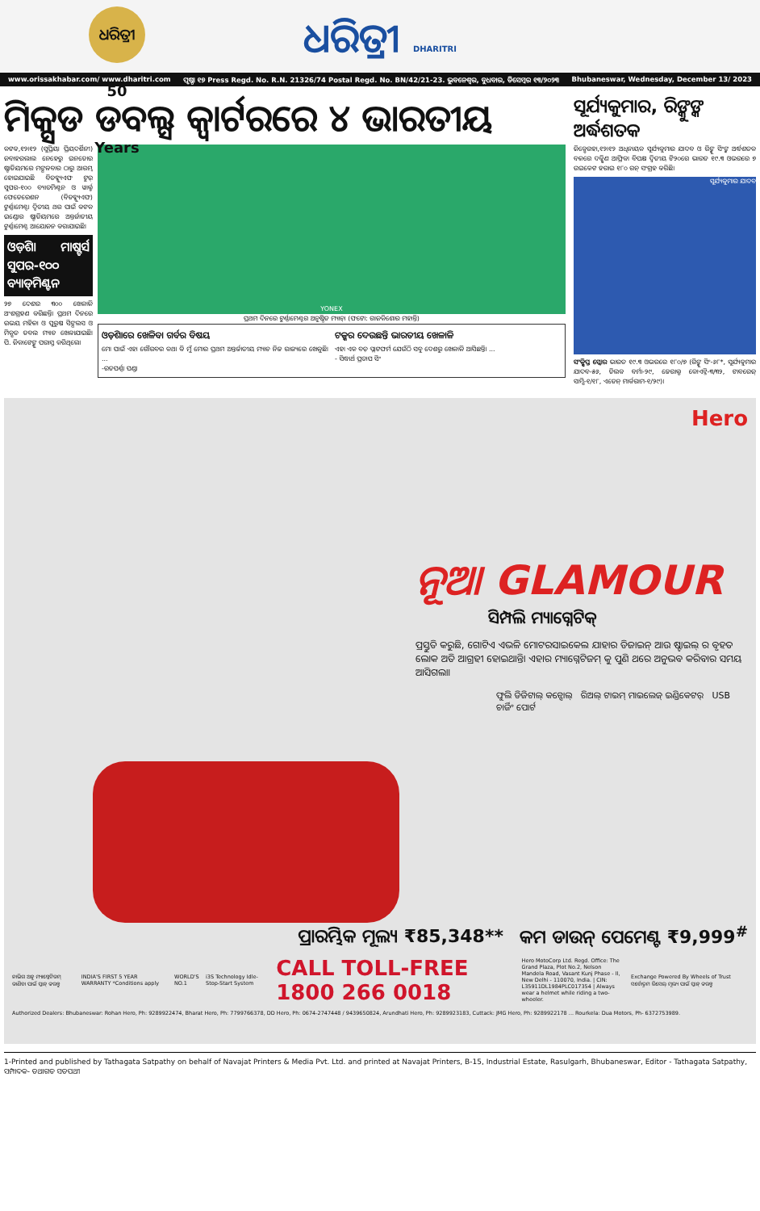ଧରିତ୍ରୀ 50 Years
ଧରିତ୍ରୀ DHARITRI
www.orissakhabar.com/ www.dharitri.com ପୃଷ୍ଠା ୧୭ Press Regd. No. R.N. 21326/74 Postal Regd. No. BN/42/21-23. ଭୁବନେଶ୍ୱର, ବୁଧବାର, ଡିସେମ୍ବର ୧୩/୨୦୨୩ Bhubaneswar, Wednesday, December 13/ 2023
ମିକ୍ସଡ ଡବଲ୍ସ କ୍ୱାର୍ଟରରେ ୪ ଭାରତୀୟ
କଟକ,୧୨।୧୨ (ସୁପ୍ରିୟା ପ୍ରିୟଦର୍ଶିନୀ) ଜବାହରଲାଲ ନେହେରୁ ଇନଡୋର ଷ୍ଟାଡିୟମରେ ମଙ୍ଗଳବାର ଠାରୁ ଆରମ୍ଭ ହୋଇଯାଇଛି ବିଡବ୍ଲ୍ୟୁଏଫ ଟୁର୍ ସୁପର-୧୦୦ ବ୍ୟାଡମିଣ୍ଟନ ଓ ୱାର୍ଲ୍ଡ ଫେଡେରେଶନ (ବିଡବ୍ଲ୍ୟୁଏଫ) ଟୁର୍ଣ୍ଣାମେଣ୍ଟ। ଦ୍ୱିତୀୟ ଥର ପାଇଁ କଟକ ଇଣ୍ଡୋର ଷ୍ଟାଡିୟମରେ ଅନ୍ତର୍ଜାତୀୟ ଟୁର୍ଣ୍ଣାମେଣ୍ଟ ଆୟୋଜନ କରାଯାଇଛି।
ଓଡ଼ିଶା ମାଷ୍ଟର୍ସ ସୁପର-୧୦୦ ବ୍ୟାଡ୍‌ମିଣ୍ଟନ
୨୭ ଦେଶର ୩୦୦ ଖେଳାଳି ଅଂଶଗ୍ରହଣ କରିଛନ୍ତି। ପ୍ରଥମ ଦିନରେ ଉଭୟ ମହିଳା ଓ ପୁରୁଷ ସିଙ୍ଗଲସ ଓ ମିକ୍ସଡ ଡବଲ ମ୍ୟାଚ ଖେଳାଯାଇଛି। ପି. ଜିକାଟେଙ୍କୁ ପରାସ୍ତ କରିଥିଲେ।
YONEX
ପ୍ରଥମ ଦିନରେ ଟୁର୍ଣ୍ଣାମେଣ୍ଟର ଅନୁଷ୍ଠିତ ମ୍ୟାଚ୍। (ଫଟୋ: ରାଜକିଶୋର ମହାନ୍ତି)
ଓଡ଼ିଶାରେ ଖେଳିବା ଗର୍ବର ବିଷୟ
ମୋ ପାଇଁ ଏହା ଗୌରବର କଥା କି ମୁଁ ମୋର ପ୍ରଥମ ଅନ୍ତର୍ଜାତୀୟ ମ୍ୟାଚ ନିଜ ରାଜ୍ୟରେ ଖେଳୁଛି। ...
-ରତପର୍ଣ୍ଣା ପଣ୍ଡା
ଟକ୍କର ଦେଉଛନ୍ତି ଭାରତୀୟ ଖେଳାଳି
ଏହା ଏକ ବଡ଼ ପ୍ଲାଟଫର୍ମ ଯେଉଁଠି ସବୁ ଦେଶରୁ ଖେଳାଳି ଆସିଛନ୍ତି। ...
- ସିଦ୍ଧାର୍ଥ ପ୍ରତାପ ସିଂ
ସୂର୍ଯ୍ୟକୁମାର, ରିଙ୍କୁଙ୍କ ଅର୍ଦ୍ଧଶତକ
ଜିକ୍ବେରହା,୧୨।୧୨ ଅଧିନାୟକ ସୂର୍ଯ୍ୟକୁମାର ଯାଦବ ଓ ରିଙ୍କୁ ସିଂଙ୍କ ଅର୍ଦ୍ଧଶତକ ବଳରେ ଦକ୍ଷିଣ ଆଫ୍ରିକା ବିପକ୍ଷ ଦ୍ୱିତୀୟ ଟି୨୦ରେ ଭାରତ ୧୯.୩ ଓଭରରେ ୭ ଉଇକେଟ ହରାଇ ୧୮୦ ରନ୍ ସଂଗ୍ରହ କରିଛି।
ସୂର୍ଯ୍ୟକୁମାର ଯାଦବ
ସଂକ୍ଷିପ୍ତ ସ୍କୋର ଭାରତ ୧୯.୩ ଓଭରରେ ୧୮୦/୭ (ରିଙ୍କୁ ସିଂ-୬୮*, ସୂର୍ଯ୍ୟକୁମାର ଯାଦବ-୫୬, ତିଲକ ବର୍ମା-୨୯, ଜେରାଲ୍ଡ କୋଏଟ୍ଜି-୩/୩୨, ଟାବରେଜ୍ ସାମ୍ସି-୧/୧୮, ଏଡେନ୍ ମାର୍କରାମ-୧/୨୯)।
Hero
ନୂଆ GLAMOUR
ସିମ୍ପଲି ମ୍ୟାଗ୍ନେଟିକ୍
ପ୍ରସ୍ତୁତି କରୁଛି, ଗୋଟିଏ ଏଭଳି ମୋଟରସାଇକେଲ ଯାହାର ଡିଜାଇନ୍ ଆଉ ଷ୍ଟାଇଲ୍ ର ବୃହତ ଲୋକ ଅତି ଆଗ୍ରହୀ ହୋଇଥାନ୍ତି। ଏହାର ମ୍ୟାଗ୍ନେଟିଜମ୍ କୁ ପୁଣି ଥରେ ଅନୁଭବ କରିବାର ସମୟ ଆସିଗଲା।
ଫୁଲି ଡିଜିଟାଲ୍ କନ୍ସୋଲ୍ ରିଅଲ୍ ଟାଇମ୍ ମାଇଲେଜ୍ ଇଣ୍ଡିକେଟର୍ USB ଚାର୍ଜିଂ ପୋର୍ଟ
ପ୍ରାରମ୍ଭିକ ମୂଲ୍ୟ ₹85,348** କମ ଡାଉନ୍ ପେମେଣ୍ଟ ₹9,999<sup>#</sup>
ନାଭିଗ ଅନୁ ମ୍ୟାଗ୍ନେଟିଜମ୍ କାଣିବା ପାଇଁ ସ୍କାନ୍ କରନ୍ତୁ INDIA'S FIRST 5 YEAR WARRANTY *Conditions apply WORLD'S NO.1 i3S Technology Idle-Stop-Start System CALL TOLL-FREE 1800 266 0018 Hero MotoCorp Ltd. Regd. Office: The Grand Plaza, Plot No.2, Nelson Mandela Road, Vasant Kunj Phase - II, New Delhi - 110070, India. | CIN: L35911DL1984PLC017354 | Always wear a helmet while riding a two-wheeler. Exchange Powered By Wheels of Trust ସର୍ବୋତ୍ତମ ରିସେଲ୍ ମୂଲ୍ୟ ପାଇଁ ସ୍କାନ୍ କରନ୍ତୁ
Authorized Dealers: Bhubaneswar: Rohan Hero, Ph: 9289922474, Bharat Hero, Ph: 7799766378, DD Hero, Ph: 0674-2747448 / 9439650824, Arundhati Hero, Ph: 9289923183, Cuttack: JMG Hero, Ph: 9289922178 ... Rourkela: Dua Motors, Ph- 6372753989.
1-Printed and published by Tathagata Satpathy on behalf of Navajat Printers & Media Pvt. Ltd. and printed at Navajat Printers, B-15, Industrial Estate, Rasulgarh, Bhubaneswar, Editor - Tathagata Satpathy, ସମ୍ପାଦକ- ତଥାଗତ ସତପଥୀ